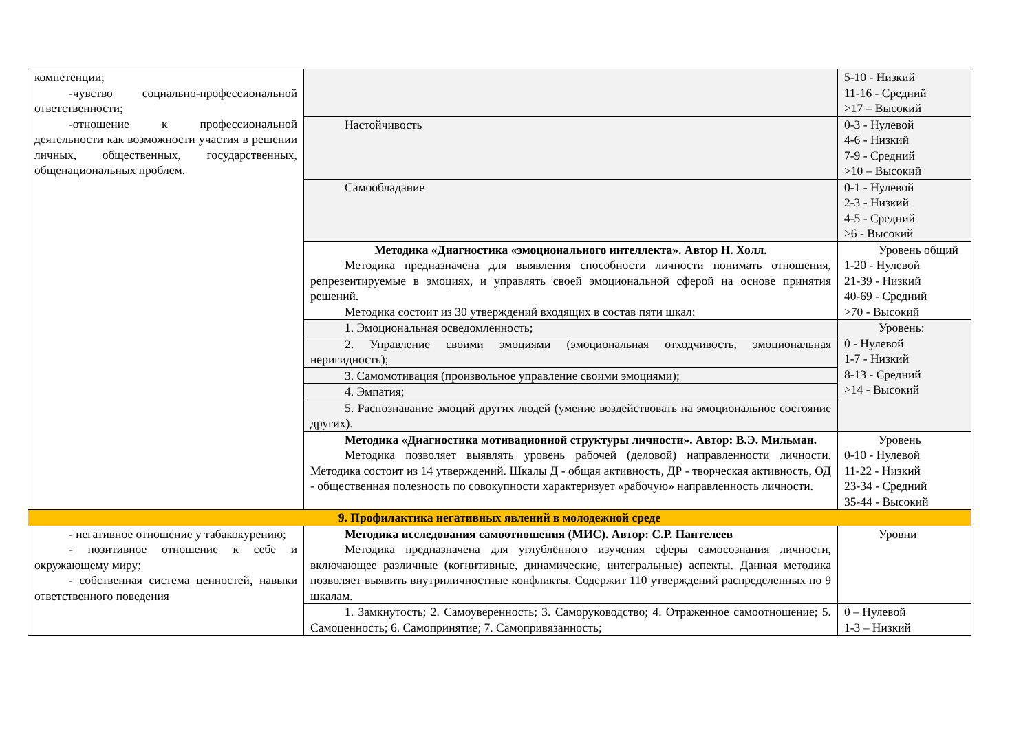| компетенции; -чувство социально-профессиональной ответственности; -отношение к профессиональной деятельности как возможности участия в решении личных, общественных, государственных, общенациональных проблем. | | 5-10 - Низкий 11-16 - Средний >17 – Высокий |
| | Настойчивость | 0-3 - Нулевой 4-6 - Низкий 7-9 - Средний >10 – Высокий |
| | Самообладание | 0-1 - Нулевой 2-3 - Низкий 4-5 - Средний >6 - Высокий |
| | Методика «Диагностика «эмоционального интеллекта». Автор Н. Холл. Методика предназначена для выявления способности личности понимать отношения, репрезентируемые в эмоциях, и управлять своей эмоциональной сферой на основе принятия решений. Методика состоит из 30 утверждений входящих в состав пяти шкал: | Уровень общий 1-20 - Нулевой 21-39 - Низкий 40-69 - Средний >70 - Высокий |
| | 1. Эмоциональная осведомленность; | Уровень: 0 - Нулевой 1-7 - Низкий 8-13 - Средний >14 - Высокий |
| | 2. Управление своими эмоциями (эмоциональная отходчивость, эмоциональная неригидность); | |
| | 3. Самомотивация (произвольное управление своими эмоциями); | |
| | 4. Эмпатия; | |
| | 5. Распознавание эмоций других людей (умение воздействовать на эмоциональное состояние других). | |
| | Методика «Диагностика мотивационной структуры личности». Автор: В.Э. Мильман. Методика позволяет выявлять уровень рабочей (деловой) направленности личности. Методика состоит из 14 утверждений. Шкалы Д - общая активность, ДР - творческая активность, ОД - общественная полезность по совокупности характеризует «рабочую» направленность личности. | Уровень 0-10 - Нулевой 11-22 - Низкий 23-34 - Средний 35-44 - Высокий |
| 9. Профилактика негативных явлений в молодежной среде | | |
| - негативное отношение у табакокурению; - позитивное отношение к себе и окружающему миру; - собственная система ценностей, навыки ответственного поведения | Методика исследования самоотношения (МИС). Автор: С.Р. Пантелеев Методика предназначена для углублённого изучения сферы самосознания личности, включающее различные (когнитивные, динамические, интегральные) аспекты. Данная методика позволяет выявить внутриличностные конфликты. Содержит 110 утверждений распределенных по 9 шкалам. | Уровни |
| | 1. Замкнутость; 2. Самоуверенность; 3. Саморуководство; 4. Отраженное самоотношение; 5. Самоценность; 6. Самопринятие; 7. Самопривязанность; | 0 – Нулевой 1-3 – Низкий |